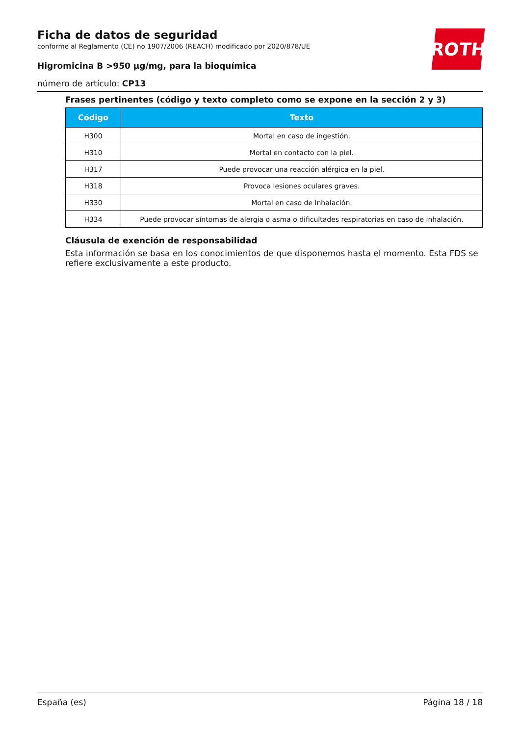ROTH
Ficha de datos de seguridad
conforme al Reglamento (CE) no 1907/2006 (REACH) modificado por 2020/878/UE
Higromicina B >950 µg/mg, para la bioquímica
número de artículo: CP13
Frases pertinentes (código y texto completo como se expone en la sección 2 y 3)
| Código | Texto |
| --- | --- |
| H300 | Mortal en caso de ingestión. |
| H310 | Mortal en contacto con la piel. |
| H317 | Puede provocar una reacción alérgica en la piel. |
| H318 | Provoca lesiones oculares graves. |
| H330 | Mortal en caso de inhalación. |
| H334 | Puede provocar síntomas de alergia o asma o dificultades respiratorias en caso de inhalación. |
Cláusula de exención de responsabilidad
Esta información se basa en los conocimientos de que disponemos hasta el momento. Esta FDS se refiere exclusivamente a este producto.
España (es) Página 18 / 18